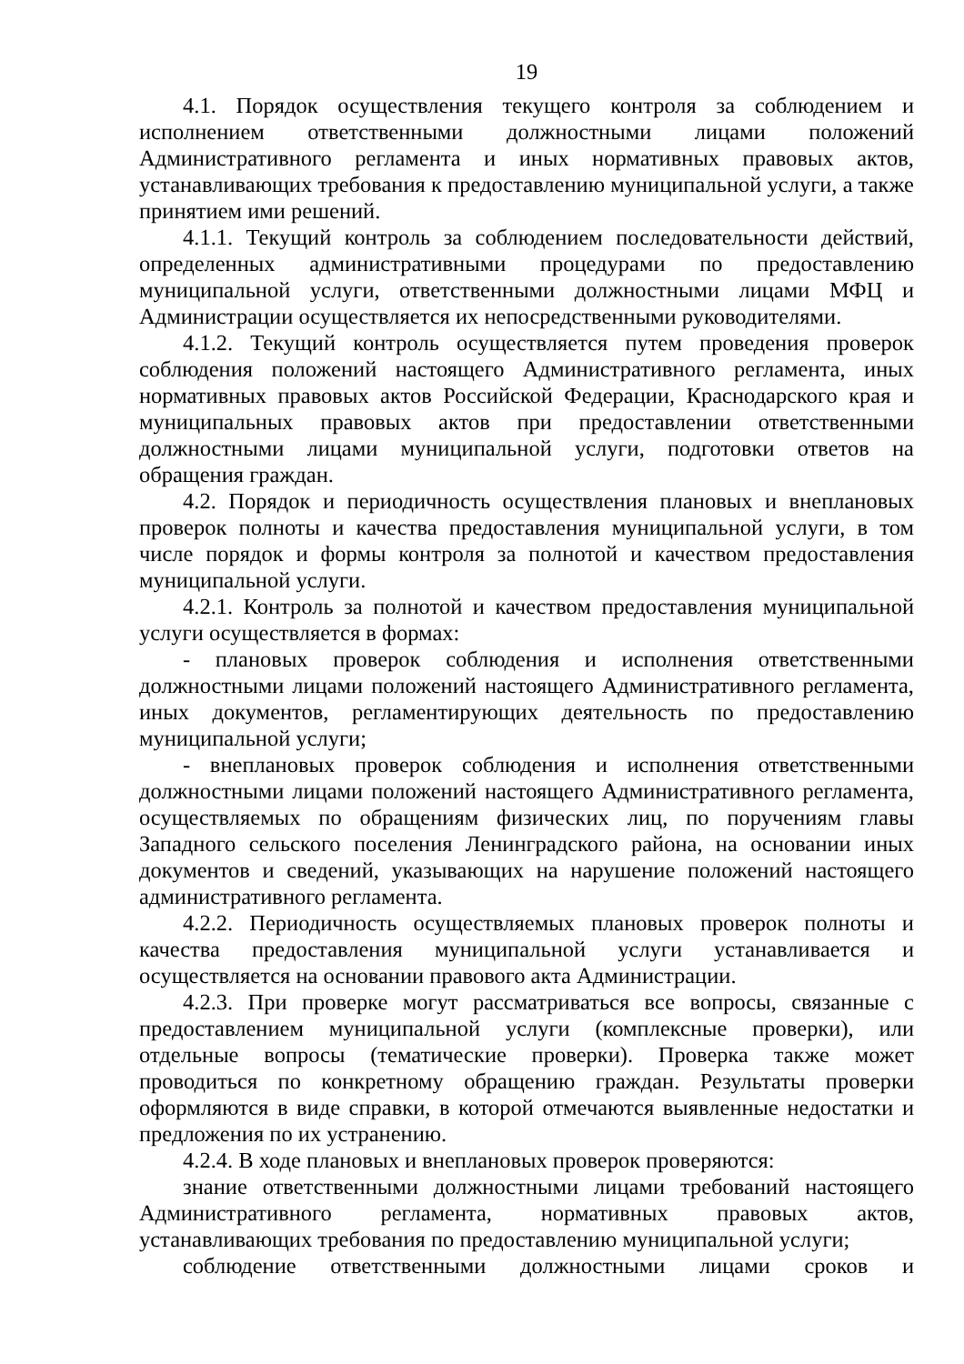19
4.1. Порядок осуществления текущего контроля за соблюдением и исполнением ответственными должностными лицами положений Административного регламента и иных нормативных правовых актов, устанавливающих требования к предоставлению муниципальной услуги, а также принятием ими решений.
4.1.1. Текущий контроль за соблюдением последовательности действий, определенных административными процедурами по предоставлению муниципальной услуги, ответственными должностными лицами МФЦ и Администрации осуществляется их непосредственными руководителями.
4.1.2. Текущий контроль осуществляется путем проведения проверок соблюдения положений настоящего Административного регламента, иных нормативных правовых актов Российской Федерации, Краснодарского края и муниципальных правовых актов при предоставлении ответственными должностными лицами муниципальной услуги, подготовки ответов на обращения граждан.
4.2. Порядок и периодичность осуществления плановых и внеплановых проверок полноты и качества предоставления муниципальной услуги, в том числе порядок и формы контроля за полнотой и качеством предоставления муниципальной услуги.
4.2.1. Контроль за полнотой и качеством предоставления муниципальной услуги осуществляется в формах:
- плановых проверок соблюдения и исполнения ответственными должностными лицами положений настоящего Административного регламента, иных документов, регламентирующих деятельность по предоставлению муниципальной услуги;
- внеплановых проверок соблюдения и исполнения ответственными должностными лицами положений настоящего Административного регламента, осуществляемых по обращениям физических лиц, по поручениям главы Западного сельского поселения Ленинградского района, на основании иных документов и сведений, указывающих на нарушение положений настоящего административного регламента.
4.2.2. Периодичность осуществляемых плановых проверок полноты и качества предоставления муниципальной услуги устанавливается и осуществляется на основании правового акта Администрации.
4.2.3. При проверке могут рассматриваться все вопросы, связанные с предоставлением муниципальной услуги (комплексные проверки), или отдельные вопросы (тематические проверки). Проверка также может проводиться по конкретному обращению граждан. Результаты проверки оформляются в виде справки, в которой отмечаются выявленные недостатки и предложения по их устранению.
4.2.4. В ходе плановых и внеплановых проверок проверяются:
знание ответственными должностными лицами требований настоящего Административного регламента, нормативных правовых актов, устанавливающих требования по предоставлению муниципальной услуги;
соблюдение ответственными должностными лицами сроков и